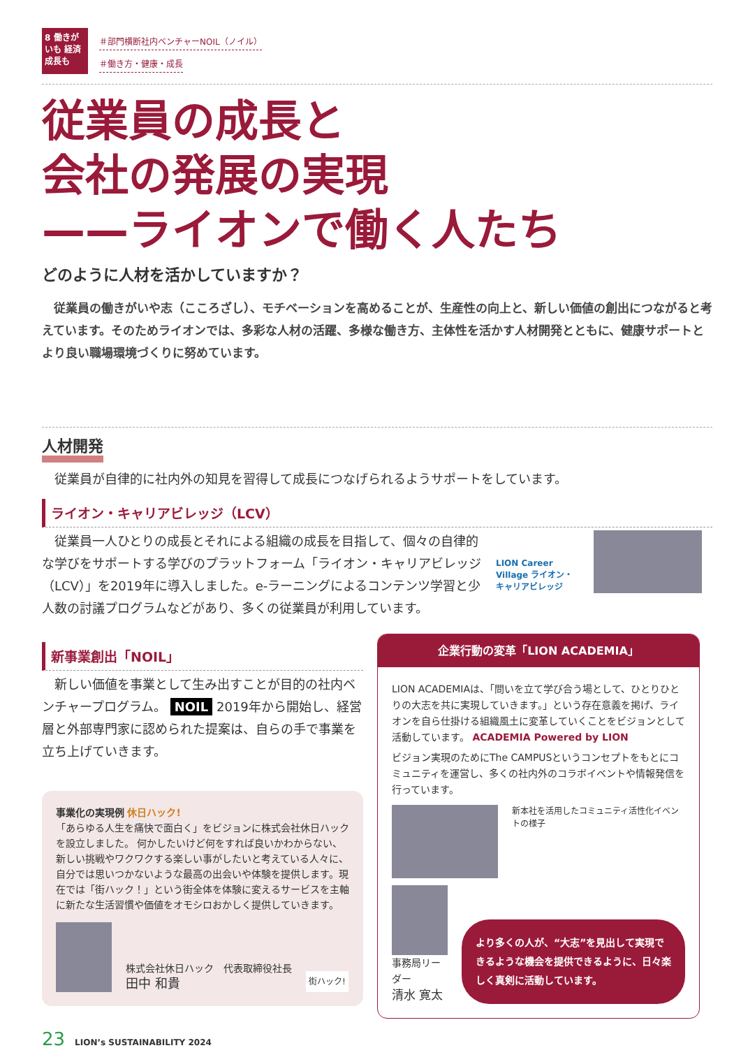8 働きがいも 経済成長も
＃部門横断社内ベンチャーNOIL（ノイル）
＃働き方・健康・成長
従業員の成長と
会社の発展の実現
——ライオンで働く人たち
どのように人材を活かしていますか？
従業員の働きがいや志（こころざし）、モチベーションを高めることが、生産性の向上と、新しい価値の創出につながると考えています。そのためライオンでは、多彩な人材の活躍、多様な働き方、主体性を活かす人材開発とともに、健康サポートとより良い職場環境づくりに努めています。
人材開発
従業員が自律的に社内外の知見を習得して成長につなげられるようサポートをしています。
ライオン・キャリアビレッジ（LCV）
従業員一人ひとりの成長とそれによる組織の成長を目指して、個々の自律的な学びをサポートする学びのプラットフォーム「ライオン・キャリアビレッジ（LCV）」を2019年に導入しました。e-ラーニングによるコンテンツ学習と少人数の討議プログラムなどがあり、多くの従業員が利用しています。
LION Career Village ライオン・キャリアビレッジ
新事業創出「NOIL」
新しい価値を事業として生み出すことが目的の社内ベンチャープログラム。 NOIL 2019年から開始し、経営層と外部専門家に認められた提案は、自らの手で事業を立ち上げていきます。
事業化の実現例 休日ハック!
「あらゆる人生を痛快で面白く」をビジョンに株式会社休日ハックを設立しました。 何かしたいけど何をすれば良いかわからない、新しい挑戦やワクワクする楽しい事がしたいと考えている人々に、自分では思いつかないような最高の出会いや体験を提供します。現在では「街ハック！」という街全体を体験に変えるサービスを主軸に新たな生活習慣や価値をオモシロおかしく提供していきます。
株式会社休日ハック　代表取締役社長
田中 和貴
街ハック!
企業行動の変革「LION ACADEMIA」
LION ACADEMIAは、「問いを立て学び合う場として、ひとりひとりの大志を共に実現していきます。」という存在意義を掲げ、ライオンを自ら仕掛ける組織風土に変革していくことをビジョンとして活動しています。 ACADEMIA Powered by LION
ビジョン実現のためにThe CAMPUSというコンセプトをもとにコミュニティを運営し、多くの社内外のコラボイベントや情報発信を行っています。
新本社を活用したコミュニティ活性化イベントの様子
事務局リーダー
清水 寛太
より多くの人が、“大志”を見出して実現できるような機会を提供できるように、日々楽しく真剣に活動しています。
23 LION’s SUSTAINABILITY 2024